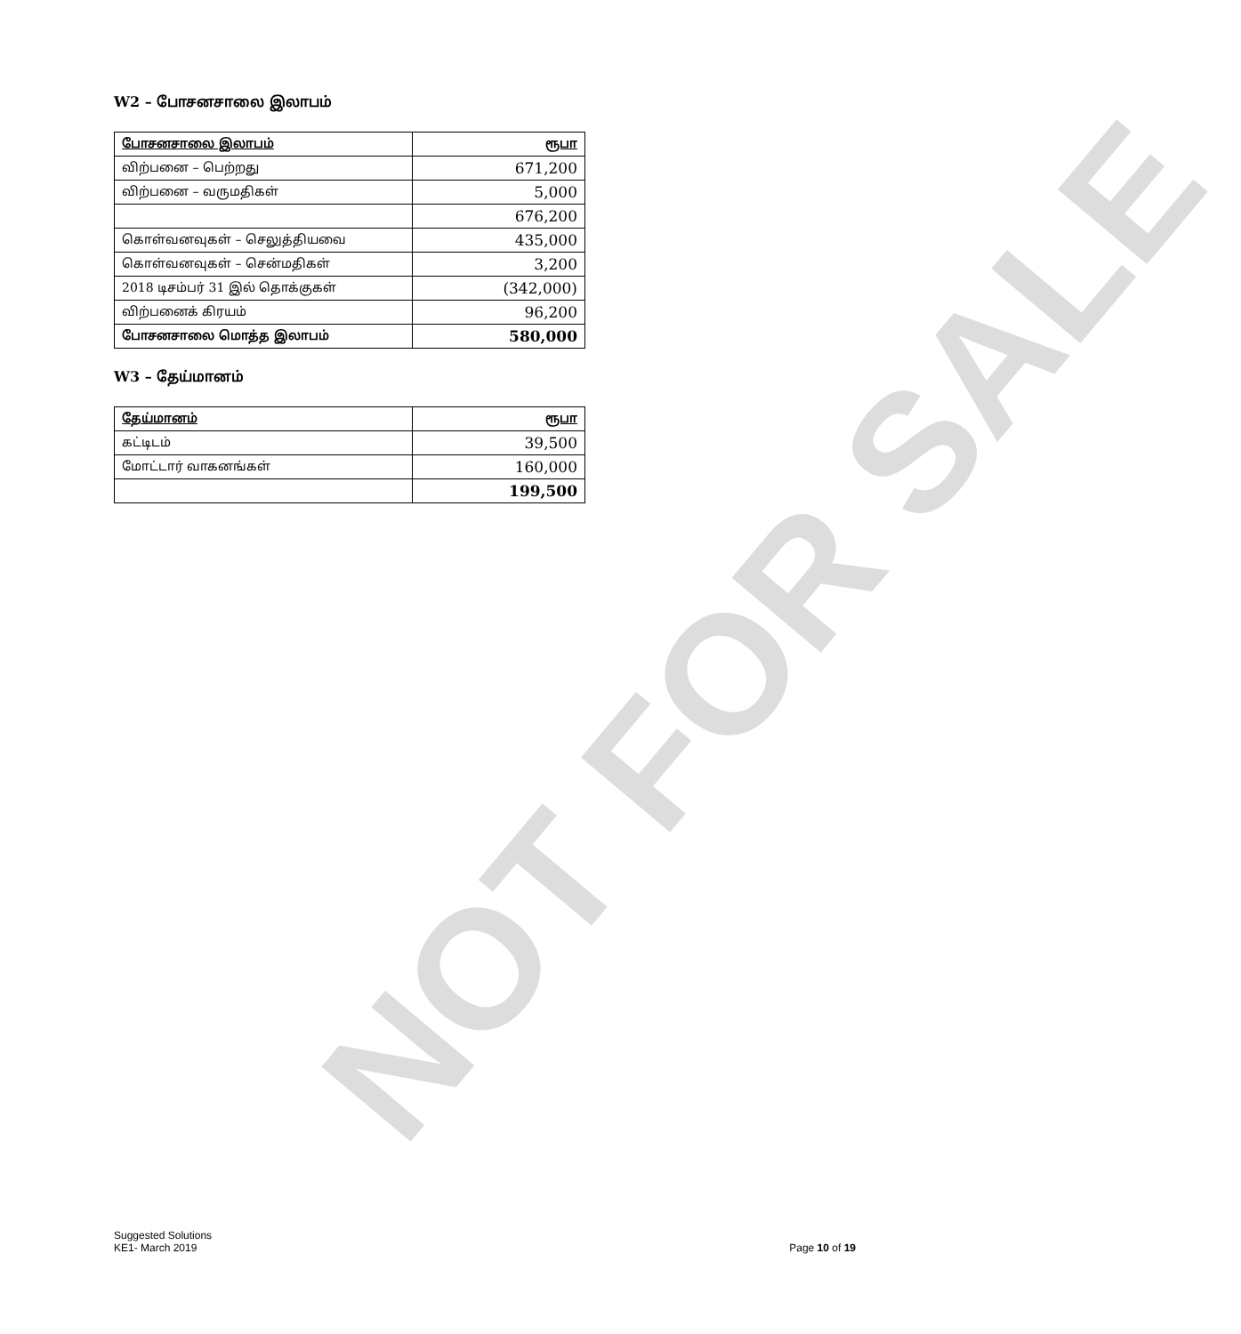NOT FOR SALE
W2 – போசனசாலை இலாபம்
| போசனசாலை இலாபம் | ரூபா |
| --- | --- |
| விற்பனை – பெற்றது | 671,200 |
| விற்பனை – வருமதிகள் | 5,000 |
| | 676,200 |
| கொள்வனவுகள் – செலுத்தியவை | 435,000 |
| கொள்வனவுகள் – சென்மதிகள் | 3,200 |
| 2018 டிசம்பர் 31 இல் தொக்குகள் | (342,000) |
| விற்பனைக் கிரயம் | 96,200 |
| போசனசாலை மொத்த இலாபம் | 580,000 |
W3 – தேய்மானம்
| தேய்மானம் | ரூபா |
| --- | --- |
| கட்டிடம் | 39,500 |
| மோட்டார் வாகனங்கள் | 160,000 |
| | 199,500 |
Suggested Solutions
KE1- March 2019
Page 10 of 19